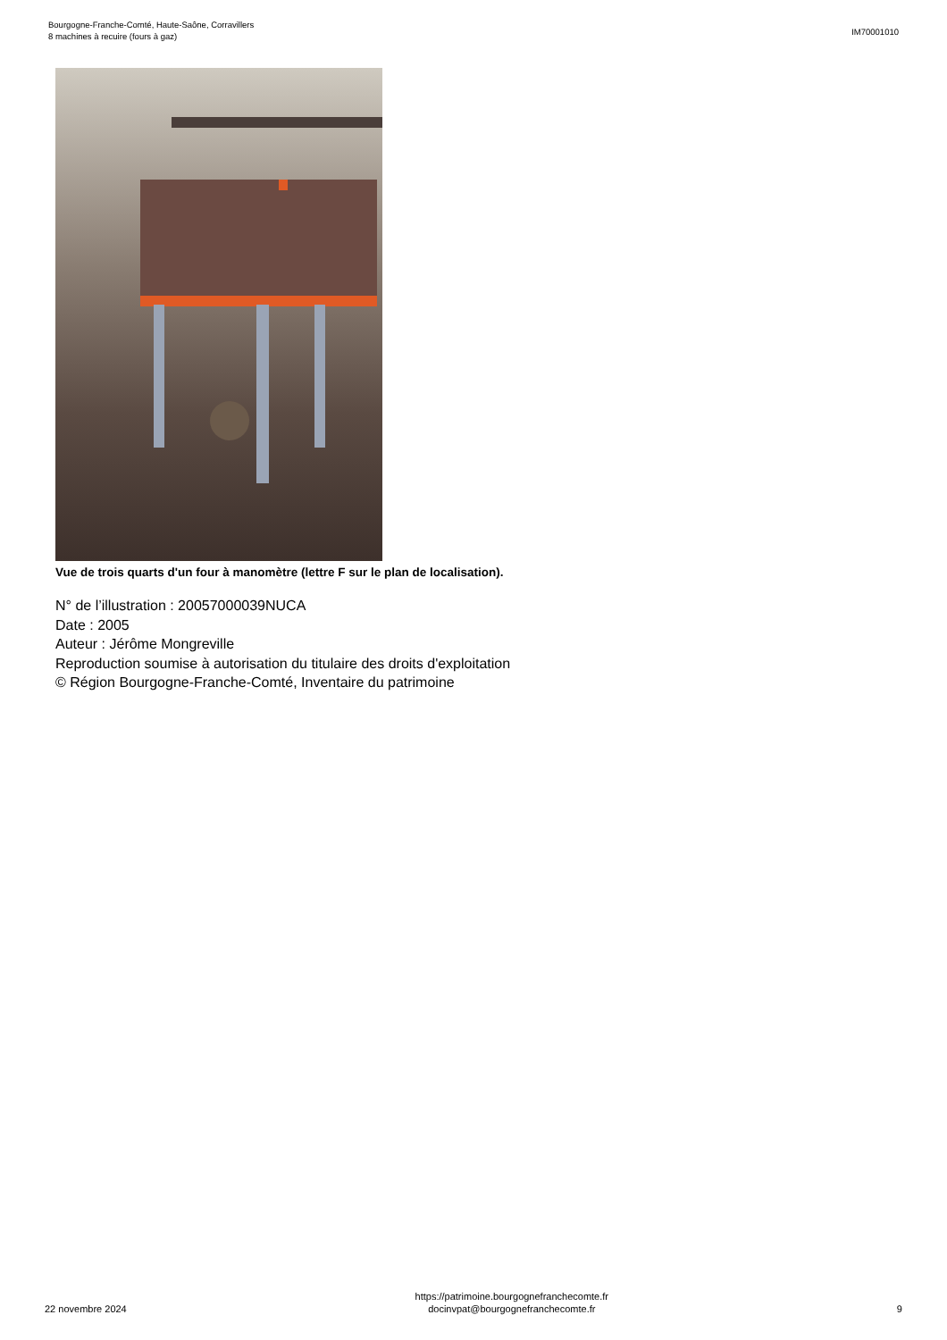Bourgogne-Franche-Comté, Haute-Saône, Corravillers
8 machines à recuire (fours à gaz)
IM70001010
Vue de trois quarts d'un four à manomètre (lettre F sur le plan de localisation).
N° de l’illustration : 20057000039NUCA
Date : 2005
Auteur : Jérôme Mongreville
Reproduction soumise à autorisation du titulaire des droits d'exploitation
© Région Bourgogne-Franche-Comté, Inventaire du patrimoine
22 novembre 2024
https://patrimoine.bourgognefranchecomte.fr
docinvpat@bourgognefranchecomte.fr
9